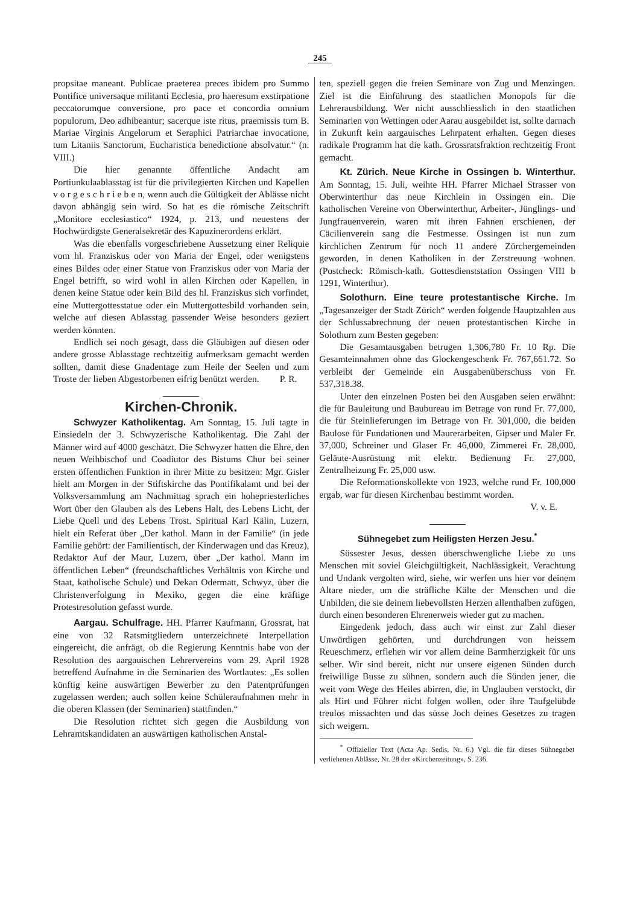245
propsitae maneant. Publicae praeterea preces ibidem pro Summo Pontifice universaque militanti Ecclesia, pro haeresum exstirpatione peccatorumque conversione, pro pace et concordia omnium populorum, Deo adhibeantur; sacerque iste ritus, praemissis tum B. Mariae Virginis Angelorum et Seraphici Patriarchae invocatione, tum Litaniis Sanctorum, Eucharistica benedictione absolvatur.“ (n. VIII.)
Die hier genannte öffentliche Andacht am Portiunkulaablasstag ist für die privilegierten Kirchen und Kapellen v o r g e s c h r i e b e n, wenn auch die Gültigkeit der Ablässe nicht davon abhängig sein wird. So hat es die römische Zeitschrift „Monitore ecclesiastico“ 1924, p. 213, und neuestens der Hochwürdigste Generalsekretär des Kapuzinerordens erklärt.
Was die ebenfalls vorgeschriebene Aussetzung einer Reliquie vom hl. Franziskus oder von Maria der Engel, oder wenigstens eines Bildes oder einer Statue von Franziskus oder von Maria der Engel betrifft, so wird wohl in allen Kirchen oder Kapellen, in denen keine Statue oder kein Bild des hl. Franziskus sich vorfindet, eine Muttergottesstatue oder ein Muttergottesbild vorhanden sein, welche auf diesen Ablasstag passender Weise besonders geziert werden könnten.
Endlich sei noch gesagt, dass die Gläubigen auf diesen oder andere grosse Ablasstage rechtzeitig aufmerksam gemacht werden sollten, damit diese Gnadentage zum Heile der Seelen und zum Troste der lieben Abgestorbenen eifrig benützt werden. P. R.
Kirchen-Chronik.
Schwyzer Katholikentag. Am Sonntag, 15. Juli tagte in Einsiedeln der 3. Schwyzerische Katholikentag. Die Zahl der Männer wird auf 4000 geschätzt. Die Schwyzer hatten die Ehre, den neuen Weihbischof und Coadiutor des Bistums Chur bei seiner ersten öffentlichen Funktion in ihrer Mitte zu besitzen: Mgr. Gisler hielt am Morgen in der Stiftskirche das Pontifikalamt und bei der Volksversammlung am Nachmittag sprach ein hohepriesterliches Wort über den Glauben als des Lebens Halt, des Lebens Licht, der Liebe Quell und des Lebens Trost. Spiritual Karl Kälin, Luzern, hielt ein Referat über „Der kathol. Mann in der Familie“ (in jede Familie gehört: der Familientisch, der Kinderwagen und das Kreuz), Redaktor Auf der Maur, Luzern, über „Der kathol. Mann im öffentlichen Leben“ (freundschaftliches Verhältnis von Kirche und Staat, katholische Schule) und Dekan Odermatt, Schwyz, über die Christenverfolgung in Mexiko, gegen die eine kräftige Protestresolution gefasst wurde.
Aargau. Schulfrage. HH. Pfarrer Kaufmann, Grossrat, hat eine von 32 Ratsmitgliedern unterzeichnete Interpellation eingereicht, die anfrägt, ob die Regierung Kenntnis habe von der Resolution des aargauischen Lehrervereins vom 29. April 1928 betreffend Aufnahme in die Seminarien des Wortlautes: „Es sollen künftig keine auswärtigen Bewerber zu den Patentprüfungen zugelassen werden; auch sollen keine Schüleraufnahmen mehr in die oberen Klassen (der Seminarien) stattfinden.“
Die Resolution richtet sich gegen die Ausbildung von Lehramtskandidaten an auswärtigen katholischen Anstal-
ten, speziell gegen die freien Seminare von Zug und Menzingen. Ziel ist die Einführung des staatlichen Monopols für die Lehrerausbildung. Wer nicht ausschliesslich in den staatlichen Seminarien von Wettingen oder Aarau ausgebildet ist, sollte darnach in Zukunft kein aargauisches Lehrpatent erhalten. Gegen dieses radikale Programm hat die kath. Grossratsfraktion rechtzeitig Front gemacht.
Kt. Zürich. Neue Kirche in Ossingen b. Winterthur. Am Sonntag, 15. Juli, weihte HH. Pfarrer Michael Strasser von Oberwinterthur das neue Kirchlein in Ossingen ein. Die katholischen Vereine von Oberwinterthur, Arbeiter-, Jünglings- und Jungfrauenverein, waren mit ihren Fahnen erschienen, der Cäcilienverein sang die Festmesse. Ossingen ist nun zum kirchlichen Zentrum für noch 11 andere Zürchergemeinden geworden, in denen Katholiken in der Zerstreuung wohnen. (Postcheck: Römisch-kath. Gottesdienststation Ossingen VIII b 1291, Winterthur).
Solothurn. Eine teure protestantische Kirche. Im „Tagesanzeiger der Stadt Zürich“ werden folgende Hauptzahlen aus der Schlussabrechnung der neuen protestantischen Kirche in Solothurn zum Besten gegeben:
Die Gesamtausgaben betrugen 1,306,780 Fr. 10 Rp. Die Gesamteinnahmen ohne das Glockengeschenk Fr. 767,661.72. So verbleibt der Gemeinde ein Ausgabenüberschuss von Fr. 537,318.38.
Unter den einzelnen Posten bei den Ausgaben seien erwähnt: die für Bauleitung und Baubureau im Betrage von rund Fr. 77,000, die für Steinlieferungen im Betrage von Fr. 301,000, die beiden Baulose für Fundationen und Maurerarbeiten, Gipser und Maler Fr. 37,000, Schreiner und Glaser Fr. 46,000, Zimmerei Fr. 28,000, Geläute-Ausrüstung mit elektr. Bedienung Fr. 27,000, Zentralheizung Fr. 25,000 usw.
Die Reformationskollekte von 1923, welche rund Fr. 100,000 ergab, war für diesen Kirchenbau bestimmt worden.
V. v. E.
Sühnegebet zum Heiligsten Herzen Jesu.<sup>*</sup>
Süssester Jesus, dessen überschwengliche Liebe zu uns Menschen mit soviel Gleichgültigkeit, Nachlässigkeit, Verachtung und Undank vergolten wird, siehe, wir werfen uns hier vor deinem Altare nieder, um die sträfliche Kälte der Menschen und die Unbilden, die sie deinem liebevollsten Herzen allenthalben zufügen, durch einen besonderen Ehrenerweis wieder gut zu machen.
Eingedenk jedoch, dass auch wir einst zur Zahl dieser Unwürdigen gehörten, und durchdrungen von heissem Reueschmerz, erflehen wir vor allem deine Barmherzigkeit für uns selber. Wir sind bereit, nicht nur unsere eigenen Sünden durch freiwillige Busse zu sühnen, sondern auch die Sünden jener, die weit vom Wege des Heiles abirren, die, in Unglauben verstockt, dir als Hirt und Führer nicht folgen wollen, oder ihre Taufgelübde treulos missachten und das süsse Joch deines Gesetzes zu tragen sich weigern.
<sup>*</sup> Offizieller Text (Acta Ap. Sedis, Nr. 6.) Vgl. die für dieses Sühnegebet verliehenen Ablässe, Nr. 28 der «Kirchenzeitung», S. 236.